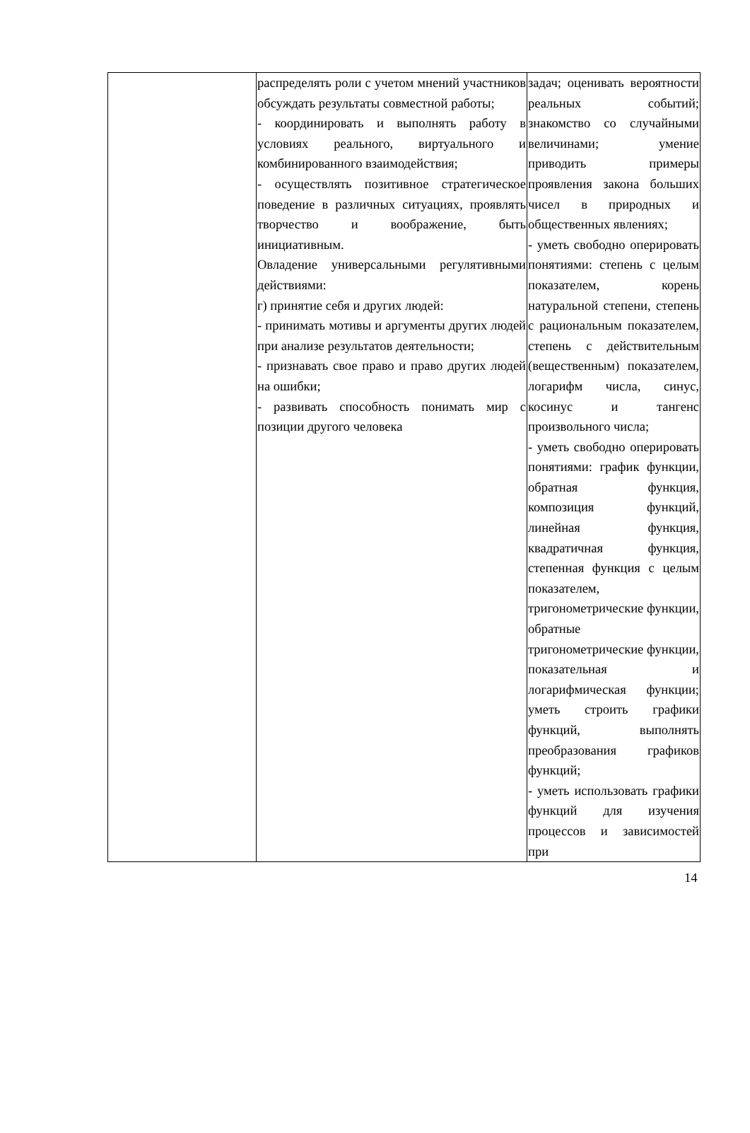| | распределять роли с учетом мнений участников обсуждать результаты совместной работы; - координировать и выполнять работу в условиях реального, виртуального и комбинированного взаимодействия; - осуществлять позитивное стратегическое поведение в различных ситуациях, проявлять творчество и воображение, быть инициативным. Овладение универсальными регулятивными действиями: г) принятие себя и других людей: - принимать мотивы и аргументы других людей при анализе результатов деятельности; - признавать свое право и право других людей на ошибки; - развивать способность понимать мир с позиции другого человека | задач; оценивать вероятности реальных событий; знакомство со случайными величинами; умение приводить примеры проявления закона больших чисел в природных и общественных явлениях; - уметь свободно оперировать понятиями: степень с целым показателем, корень натуральной степени, степень с рациональным показателем, степень с действительным (вещественным) показателем, логарифм числа, синус, косинус и тангенс произвольного числа; - уметь свободно оперировать понятиями: график функции, обратная функция, композиция функций, линейная функция, квадратичная функция, степенная функция с целым показателем, тригонометрические функции, обратные тригонометрические функции, показательная и логарифмическая функции; уметь строить графики функций, выполнять преобразования графиков функций; - уметь использовать графики функций для изучения процессов и зависимостей при |
14